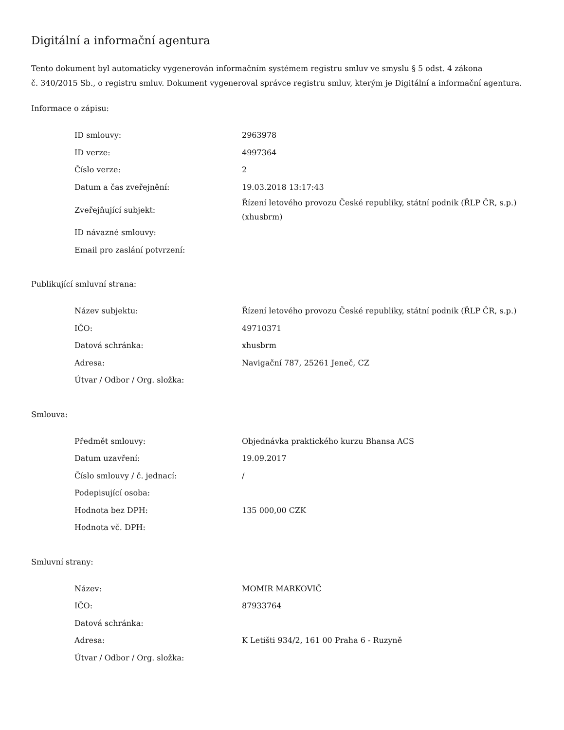Digitální a informační agentura
Tento dokument byl automaticky vygenerován informačním systémem registru smluv ve smyslu § 5 odst. 4 zákona
č. 340/2015 Sb., o registru smluv. Dokument vygeneroval správce registru smluv, kterým je Digitální a informační agentura.
Informace o zápisu:
| ID smlouvy: | 2963978 |
| ID verze: | 4997364 |
| Číslo verze: | 2 |
| Datum a čas zveřejnění: | 19.03.2018 13:17:43 |
| Zveřejňující subjekt: | Řízení letového provozu České republiky, státní podnik (ŘLP ČR, s.p.) (xhusbrm) |
| ID návazné smlouvy: | |
| Email pro zaslání potvrzení: | |
Publikující smluvní strana:
| Název subjektu: | Řízení letového provozu České republiky, státní podnik (ŘLP ČR, s.p.) |
| IČO: | 49710371 |
| Datová schránka: | xhusbrm |
| Adresa: | Navigační 787, 25261 Jeneč, CZ |
| Útvar / Odbor / Org. složka: | |
Smlouva:
| Předmět smlouvy: | Objednávka praktického kurzu Bhansa ACS |
| Datum uzavření: | 19.09.2017 |
| Číslo smlouvy / č. jednací: | / |
| Podepisující osoba: | |
| Hodnota bez DPH: | 135 000,00 CZK |
| Hodnota vč. DPH: | |
Smluvní strany:
| Název: | MOMIR MARKOVIČ |
| IČO: | 87933764 |
| Datová schránka: | |
| Adresa: | K Letišti 934/2, 161 00 Praha 6 - Ruzyně |
| Útvar / Odbor / Org. složka: | |